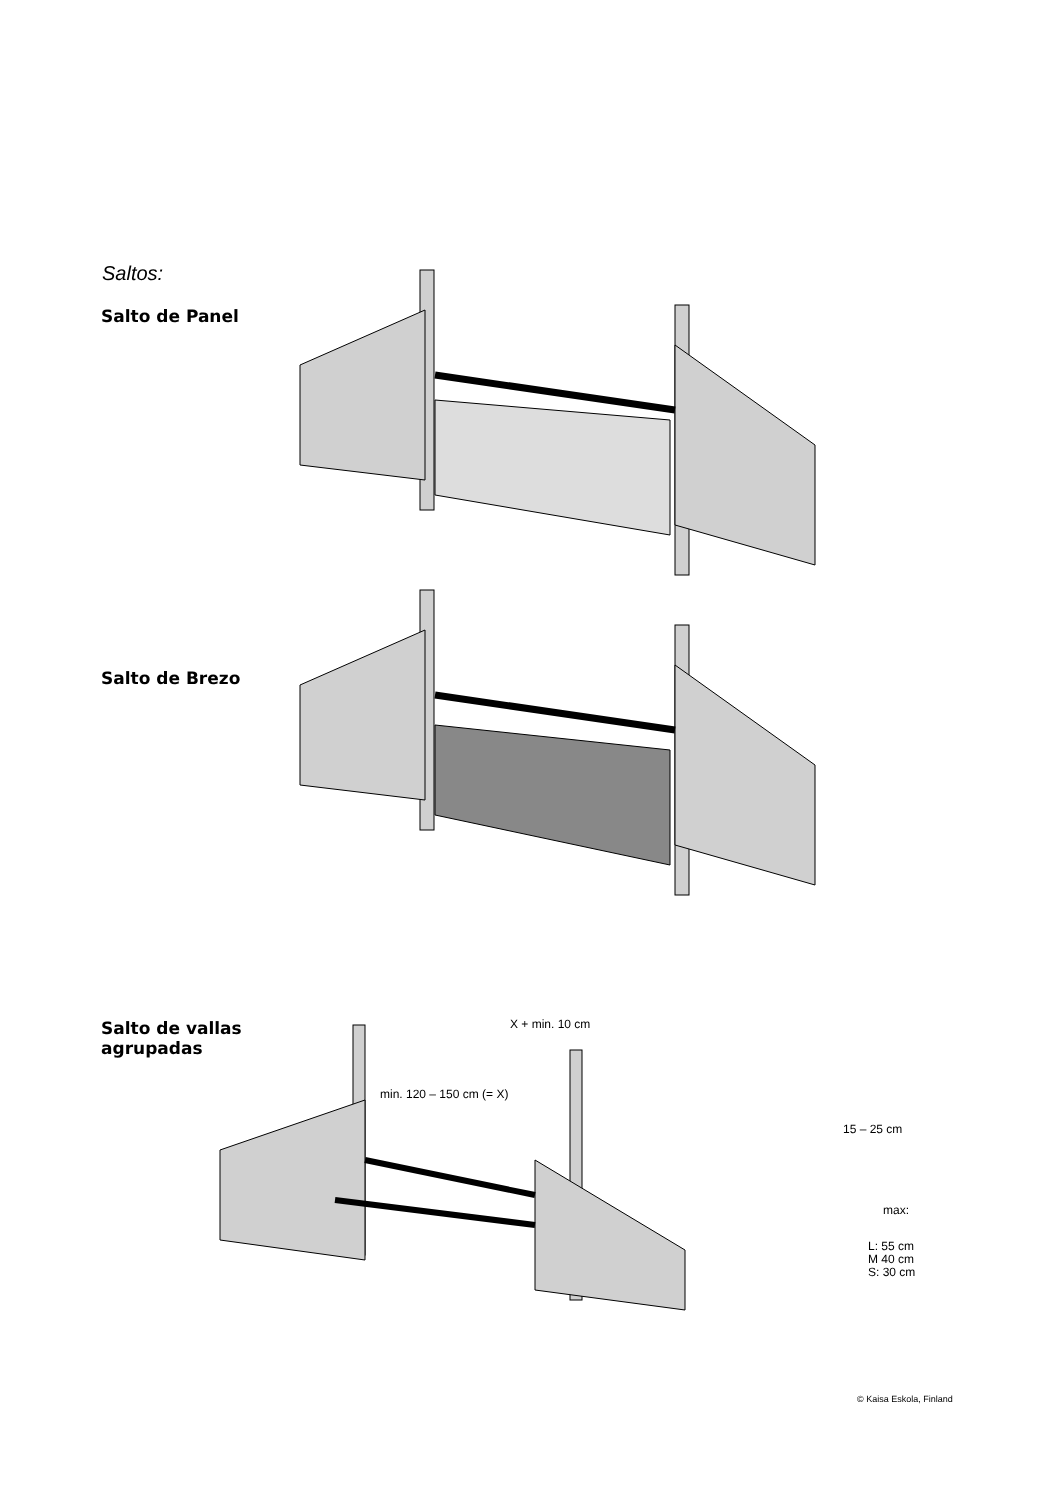Saltos:
Salto de Panel
Salto de Brezo
Salto de vallas
agrupadas
X + min. 10 cm
min. 120 – 150 cm (= X)
15 – 25 cm
max:
L: 55 cm
M 40 cm
S: 30 cm
© Kaisa Eskola, Finland